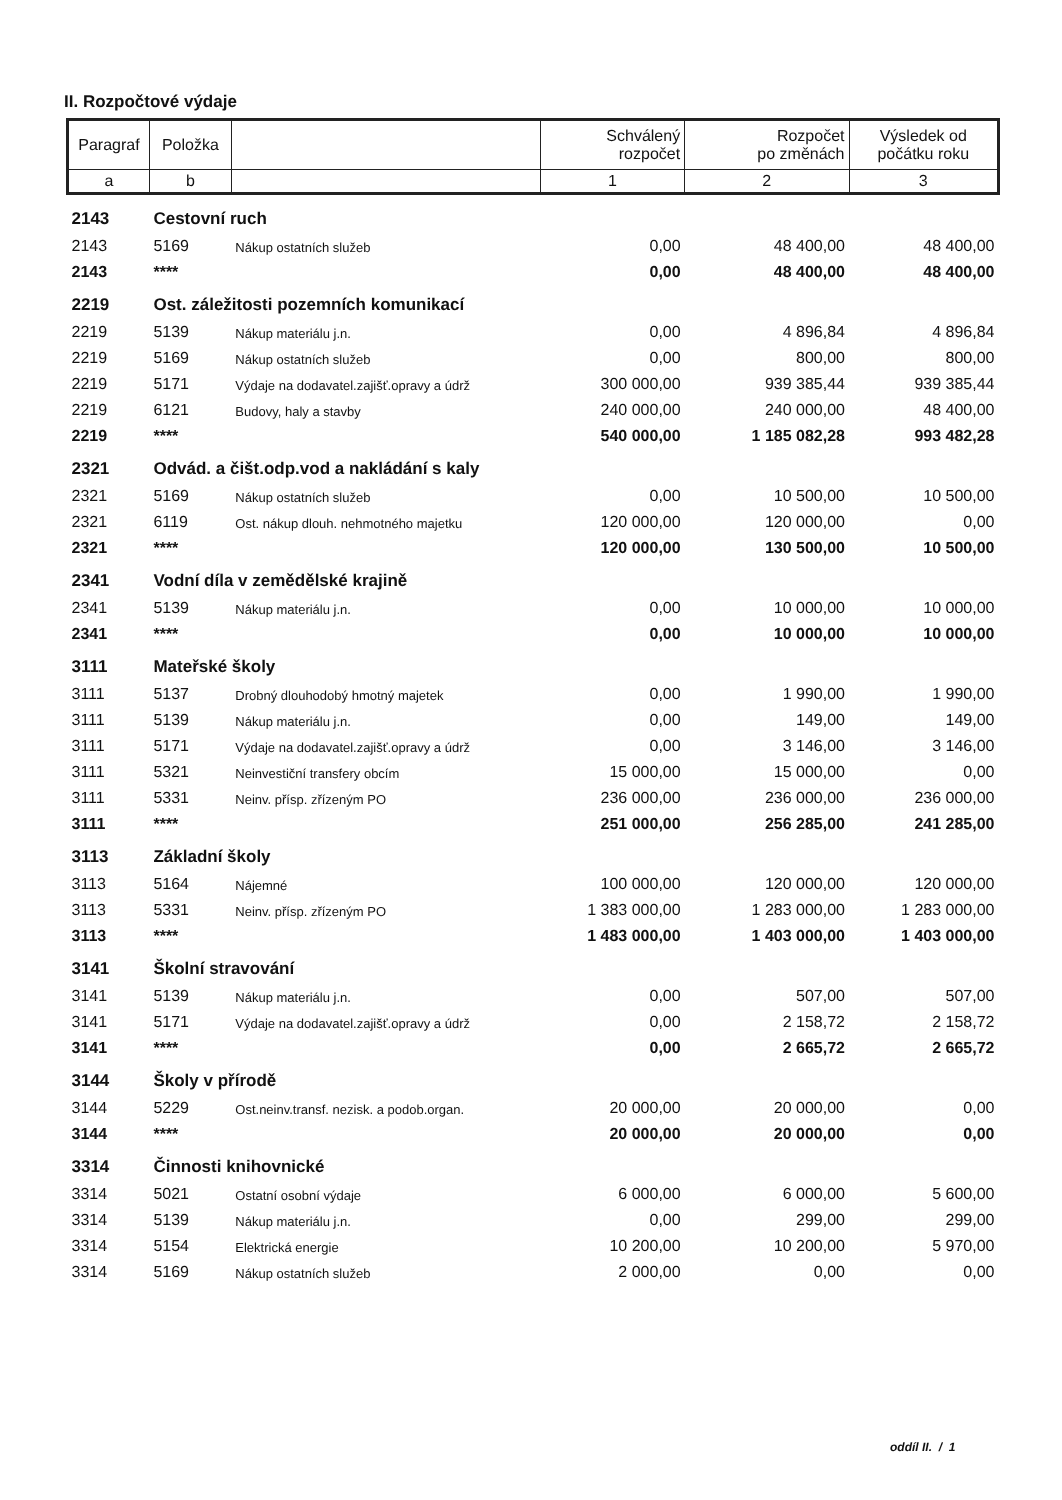II. Rozpočtové výdaje
| Paragraf | Položka | | Schválený rozpočet | Rozpočet po změnách | Výsledek od počátku roku |
| --- | --- | --- | --- | --- | --- |
| a | b | | 1 | 2 | 3 |
| 2143 | Cestovní ruch | | | | |
| 2143 | 5169 | Nákup ostatních služeb | 0,00 | 48 400,00 | 48 400,00 |
| 2143 | **** | | 0,00 | 48 400,00 | 48 400,00 |
| 2219 | Ost. záležitosti pozemních komunikací | | | | |
| 2219 | 5139 | Nákup materiálu j.n. | 0,00 | 4 896,84 | 4 896,84 |
| 2219 | 5169 | Nákup ostatních služeb | 0,00 | 800,00 | 800,00 |
| 2219 | 5171 | Výdaje na dodavatel.zajišť.opravy a údrž | 300 000,00 | 939 385,44 | 939 385,44 |
| 2219 | 6121 | Budovy, haly a stavby | 240 000,00 | 240 000,00 | 48 400,00 |
| 2219 | **** | | 540 000,00 | 1 185 082,28 | 993 482,28 |
| 2321 | Odvád. a čišt.odp.vod a nakládání s kaly | | | | |
| 2321 | 5169 | Nákup ostatních služeb | 0,00 | 10 500,00 | 10 500,00 |
| 2321 | 6119 | Ost. nákup dlouh. nehmotného majetku | 120 000,00 | 120 000,00 | 0,00 |
| 2321 | **** | | 120 000,00 | 130 500,00 | 10 500,00 |
| 2341 | Vodní díla v zemědělské krajině | | | | |
| 2341 | 5139 | Nákup materiálu j.n. | 0,00 | 10 000,00 | 10 000,00 |
| 2341 | **** | | 0,00 | 10 000,00 | 10 000,00 |
| 3111 | Mateřské školy | | | | |
| 3111 | 5137 | Drobný dlouhodobý hmotný majetek | 0,00 | 1 990,00 | 1 990,00 |
| 3111 | 5139 | Nákup materiálu j.n. | 0,00 | 149,00 | 149,00 |
| 3111 | 5171 | Výdaje na dodavatel.zajišť.opravy a údrž | 0,00 | 3 146,00 | 3 146,00 |
| 3111 | 5321 | Neinvestiční transfery obcím | 15 000,00 | 15 000,00 | 0,00 |
| 3111 | 5331 | Neinv. přísp. zřízeným PO | 236 000,00 | 236 000,00 | 236 000,00 |
| 3111 | **** | | 251 000,00 | 256 285,00 | 241 285,00 |
| 3113 | Základní školy | | | | |
| 3113 | 5164 | Nájemné | 100 000,00 | 120 000,00 | 120 000,00 |
| 3113 | 5331 | Neinv. přísp. zřízeným PO | 1 383 000,00 | 1 283 000,00 | 1 283 000,00 |
| 3113 | **** | | 1 483 000,00 | 1 403 000,00 | 1 403 000,00 |
| 3141 | Školní stravování | | | | |
| 3141 | 5139 | Nákup materiálu j.n. | 0,00 | 507,00 | 507,00 |
| 3141 | 5171 | Výdaje na dodavatel.zajišť.opravy a údrž | 0,00 | 2 158,72 | 2 158,72 |
| 3141 | **** | | 0,00 | 2 665,72 | 2 665,72 |
| 3144 | Školy v přírodě | | | | |
| 3144 | 5229 | Ost.neinv.transf. nezisk. a podob.organ. | 20 000,00 | 20 000,00 | 0,00 |
| 3144 | **** | | 20 000,00 | 20 000,00 | 0,00 |
| 3314 | Činnosti knihovnické | | | | |
| 3314 | 5021 | Ostatní osobní výdaje | 6 000,00 | 6 000,00 | 5 600,00 |
| 3314 | 5139 | Nákup materiálu j.n. | 0,00 | 299,00 | 299,00 |
| 3314 | 5154 | Elektrická energie | 10 200,00 | 10 200,00 | 5 970,00 |
| 3314 | 5169 | Nákup ostatních služeb | 2 000,00 | 0,00 | 0,00 |
oddíl II. / 1